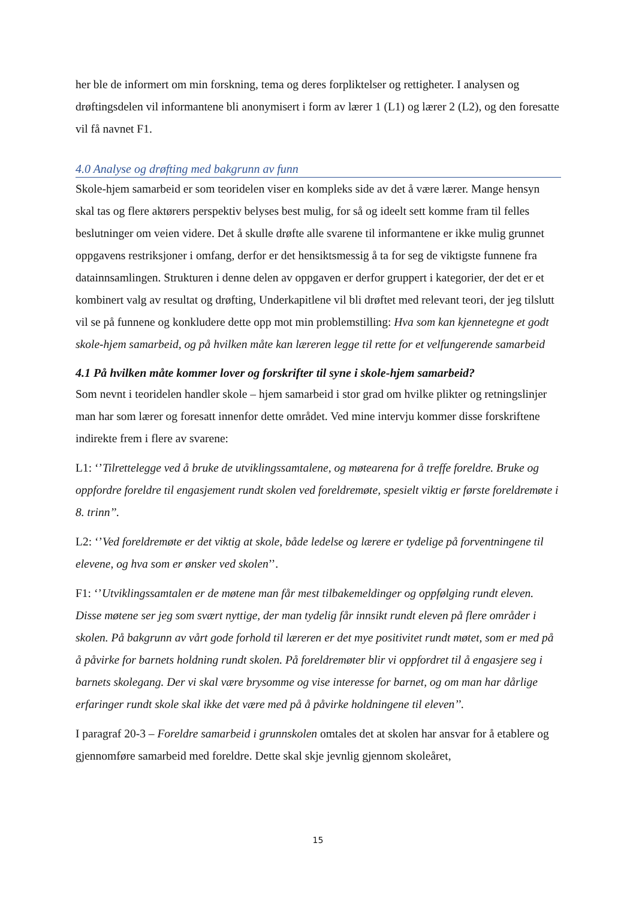her ble de informert om min forskning, tema og deres forpliktelser og rettigheter. I analysen og drøftingsdelen vil informantene bli anonymisert i form av lærer 1 (L1) og lærer 2 (L2), og den foresatte vil få navnet F1.
4.0 Analyse og drøfting med bakgrunn av funn
Skole-hjem samarbeid er som teoridelen viser en kompleks side av det å være lærer. Mange hensyn skal tas og flere aktørers perspektiv belyses best mulig, for så og ideelt sett komme fram til felles beslutninger om veien videre. Det å skulle drøfte alle svarene til informantene er ikke mulig grunnet oppgavens restriksjoner i omfang, derfor er det hensiktsmessig å ta for seg de viktigste funnene fra datainnsamlingen. Strukturen i denne delen av oppgaven er derfor gruppert i kategorier, der det er et kombinert valg av resultat og drøfting, Underkapitlene vil bli drøftet med relevant teori, der jeg tilslutt vil se på funnene og konkludere dette opp mot min problemstilling: Hva som kan kjennetegne et godt skole-hjem samarbeid, og på hvilken måte kan læreren legge til rette for et velfungerende samarbeid
4.1 På hvilken måte kommer lover og forskrifter til syne i skole-hjem samarbeid?
Som nevnt i teoridelen handler skole – hjem samarbeid i stor grad om hvilke plikter og retningslinjer man har som lærer og foresatt innenfor dette området. Ved mine intervju kommer disse forskriftene indirekte frem i flere av svarene:
L1: ‘’Tilrettelegge ved å bruke de utviklingssamtalene, og møtearena for å treffe foreldre. Bruke og oppfordre foreldre til engasjement rundt skolen ved foreldremøte, spesielt viktig er første foreldremøte i 8. trinn’’.
L2: ‘’Ved foreldremøte er det viktig at skole, både ledelse og lærere er tydelige på forventningene til elevene, og hva som er ønsker ved skolen’’.
F1: ‘’Utviklingssamtalen er de møtene man får mest tilbakemeldinger og oppfølging rundt eleven. Disse møtene ser jeg som svært nyttige, der man tydelig får innsikt rundt eleven på flere områder i skolen. På bakgrunn av vårt gode forhold til læreren er det mye positivitet rundt møtet, som er med på å påvirke for barnets holdning rundt skolen. På foreldremøter blir vi oppfordret til å engasjere seg i barnets skolegang. Der vi skal være brysomme og vise interesse for barnet, og om man har dårlige erfaringer rundt skole skal ikke det være med på å påvirke holdningene til eleven’’.
I paragraf 20-3 – Foreldre samarbeid i grunnskolen omtales det at skolen har ansvar for å etablere og gjennomføre samarbeid med foreldre. Dette skal skje jevnlig gjennom skoleåret,
15